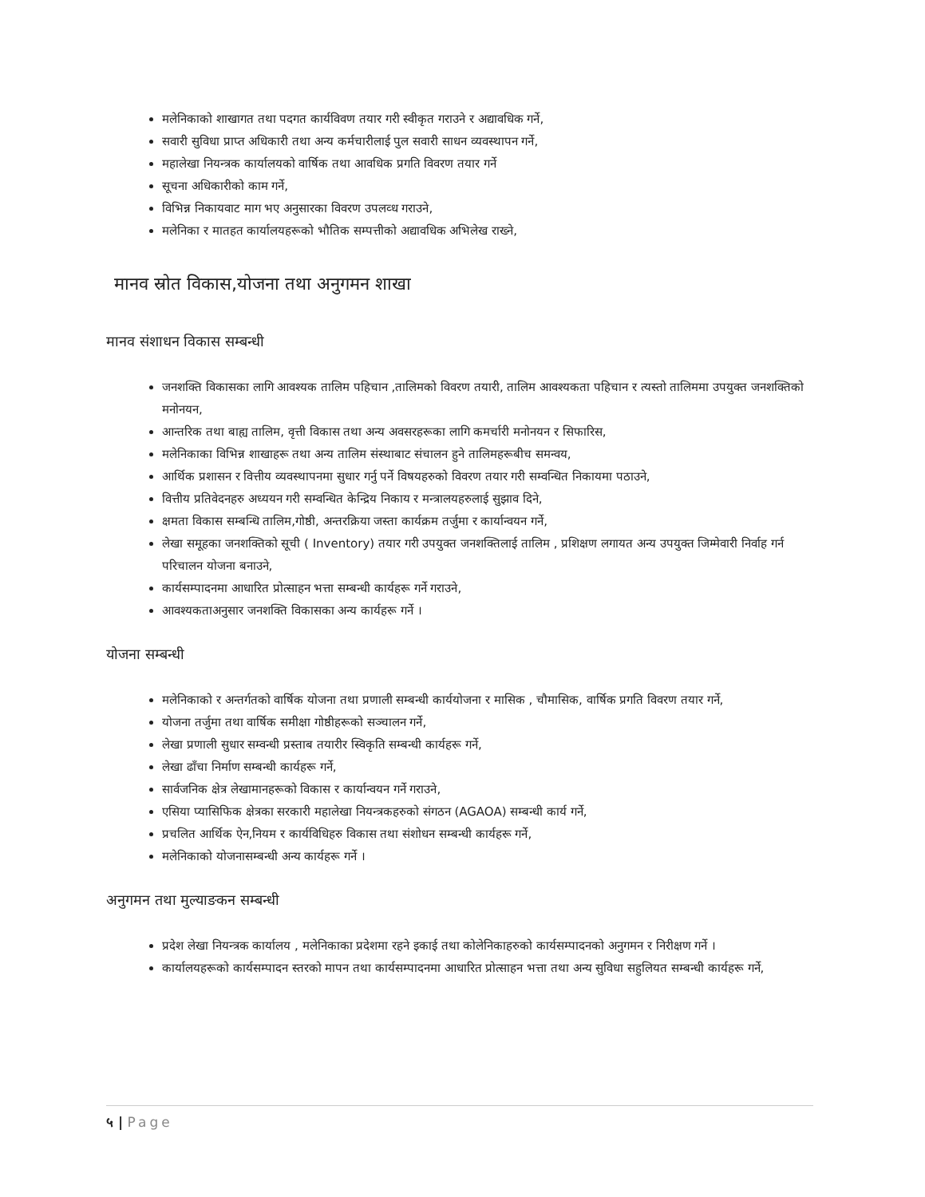मलेनिकाको शाखागत तथा पदगत कार्यविवण तयार गरी स्वीकृत गराउने र अद्यावधिक गर्ने,
सवारी सुविधा प्राप्त अधिकारी तथा अन्य कर्मचारीलाई पुल सवारी साधन व्यवस्थापन गर्ने,
महालेखा नियन्त्रक कार्यालयको वार्षिक तथा आवधिक प्रगति विवरण तयार गर्ने
सूचना अधिकारीको काम गर्ने,
विभिन्न निकायवाट माग भए अनुसारका विवरण उपलव्ध गराउने,
मलेनिका र मातहत कार्यालयहरूको भौतिक सम्पत्तीको अद्यावधिक अभिलेख राख्ने,
मानव स्रोत विकास,योजना तथा अनुगमन शाखा
मानव संशाधन विकास सम्बन्धी
जनशक्ति विकासका लागि आवश्यक तालिम पहिचान ,तालिमको विवरण तयारी, तालिम आवश्यकता पहिचान र त्यस्तो तालिममा उपयुक्त जनशक्तिको मनोनयन,
आन्तरिक तथा बाह्य तालिम, वृत्ती विकास तथा अन्य अवसरहरूका लागि कमर्चारी मनोनयन र सिफारिस,
मलेनिकाका विभिन्न शाखाहरू तथा अन्य तालिम संस्थाबाट संचालन हुने तालिमहरूबीच समन्वय,
आर्थिक प्रशासन र वित्तीय व्यवस्थापनमा सुधार गर्नु पर्ने विषयहरुको विवरण तयार गरी सम्वन्धित निकायमा पठाउने,
वित्तीय प्रतिवेदनहरु अध्ययन गरी सम्वन्धित केन्द्रिय निकाय र मन्त्रालयहरुलाई सुझाव दिने,
क्षमता विकास सम्बन्धि तालिम,गोष्ठी, अन्तरक्रिया जस्ता कार्यक्रम तर्जुमा र कार्यान्वयन गर्ने,
लेखा समूहका जनशक्तिको सूची ( Inventory) तयार गरी उपयुक्त जनशक्तिलाई तालिम , प्रशिक्षण लगायत अन्य उपयुक्त जिम्मेवारी निर्वाह गर्न परिचालन योजना बनाउने,
कार्यसम्पादनमा आधारित प्रोत्साहन भत्ता सम्बन्धी कार्यहरू गर्ने गराउने,
आवश्यकताअनुसार जनशक्ति विकासका अन्य कार्यहरू गर्ने ।
योजना सम्बन्धी
मलेनिकाको र अन्तर्गतको वार्षिक योजना तथा प्रणाली सम्बन्धी कार्ययोजना र मासिक , चौमासिक, वार्षिक प्रगति विवरण तयार गर्ने,
योजना तर्जुमा तथा वार्षिक समीक्षा गोष्ठीहरूको सञ्चालन गर्ने,
लेखा प्रणाली सुधार सम्वन्धी प्रस्ताब तयारीर स्विकृति सम्बन्धी कार्यहरू गर्ने,
लेखा ढाँचा निर्माण सम्बन्धी कार्यहरू गर्ने,
सार्वजनिक क्षेत्र लेखामानहरूको विकास र कार्यान्वयन गर्ने गराउने,
एसिया प्यासिफिक क्षेत्रका सरकारी महालेखा नियन्त्रकहरुको संगठन (AGAOA) सम्बन्धी कार्य गर्ने,
प्रचलित आर्थिक ऐन,नियम र कार्यविधिहरु विकास तथा संशोधन सम्बन्धी कार्यहरू गर्ने,
मलेनिकाको योजनासम्बन्धी अन्य कार्यहरू गर्ने ।
अनुगमन तथा मुल्याङकन सम्बन्धी
प्रदेश लेखा नियन्त्रक कार्यालय , मलेनिकाका प्रदेशमा रहने इकाई तथा कोलेनिकाहरुको कार्यसम्पादनको अनुगमन र निरीक्षण गर्ने ।
कार्यालयहरूको कार्यसम्पादन स्तरको मापन तथा कार्यसम्पादनमा आधारित प्रोत्साहन भत्ता तथा अन्य सुविधा सहुलियत सम्बन्धी कार्यहरू गर्ने,
५ | Page